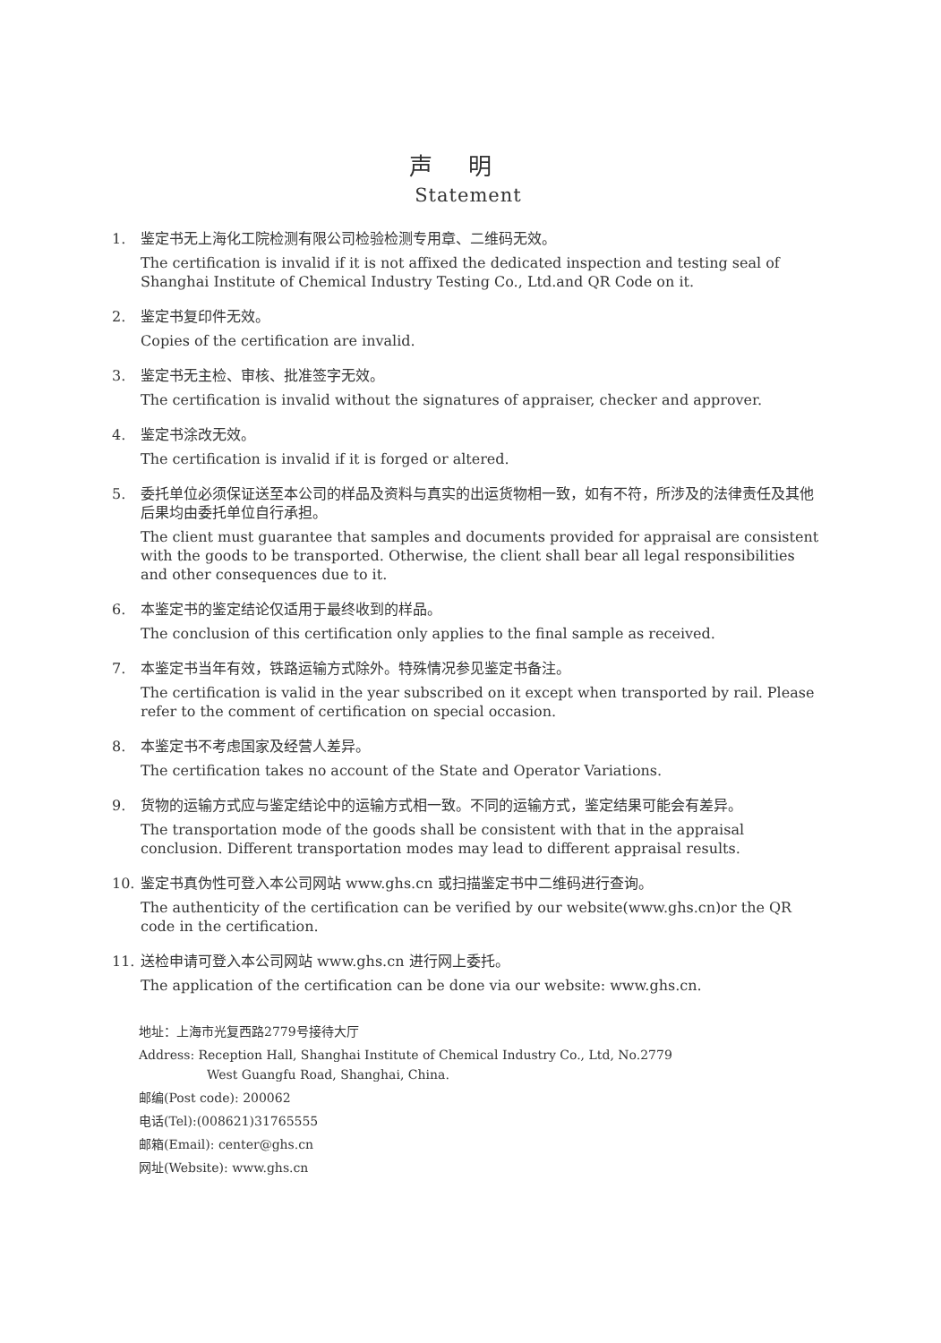声明
Statement
1. 鉴定书无上海化工院检测有限公司检验检测专用章、二维码无效。
The certification is invalid if it is not affixed the dedicated inspection and testing seal of Shanghai Institute of Chemical Industry Testing Co., Ltd.and QR Code on it.
2. 鉴定书复印件无效。
Copies of the certification are invalid.
3. 鉴定书无主检、审核、批准签字无效。
The certification is invalid without the signatures of appraiser, checker and approver.
4. 鉴定书涂改无效。
The certification is invalid if it is forged or altered.
5. 委托单位必须保证送至本公司的样品及资料与真实的出运货物相一致，如有不符，所涉及的法律责任及其他后果均由委托单位自行承担。
The client must guarantee that samples and documents provided for appraisal are consistent with the goods to be transported. Otherwise, the client shall bear all legal responsibilities and other consequences due to it.
6. 本鉴定书的鉴定结论仅适用于最终收到的样品。
The conclusion of this certification only applies to the final sample as received.
7. 本鉴定书当年有效，铁路运输方式除外。特殊情况参见鉴定书备注。
The certification is valid in the year subscribed on it except when transported by rail. Please refer to the comment of certification on special occasion.
8. 本鉴定书不考虑国家及经营人差异。
The certification takes no account of the State and Operator Variations.
9. 货物的运输方式应与鉴定结论中的运输方式相一致。不同的运输方式，鉴定结果可能会有差异。
The transportation mode of the goods shall be consistent with that in the appraisal conclusion. Different transportation modes may lead to different appraisal results.
10. 鉴定书真伪性可登入本公司网站 www.ghs.cn 或扫描鉴定书中二维码进行查询。
The authenticity of the certification can be verified by our website(www.ghs.cn)or the QR code in the certification.
11. 送检申请可登入本公司网站 www.ghs.cn 进行网上委托。
The application of the certification can be done via our website: www.ghs.cn.
地址：上海市光复西路2779号接待大厅
Address: Reception Hall, Shanghai Institute of Chemical Industry Co., Ltd, No.2779
West Guangfu Road, Shanghai, China.
邮编(Post code): 200062
电话(Tel):(008621)31765555
邮箱(Email): center@ghs.cn
网址(Website): www.ghs.cn